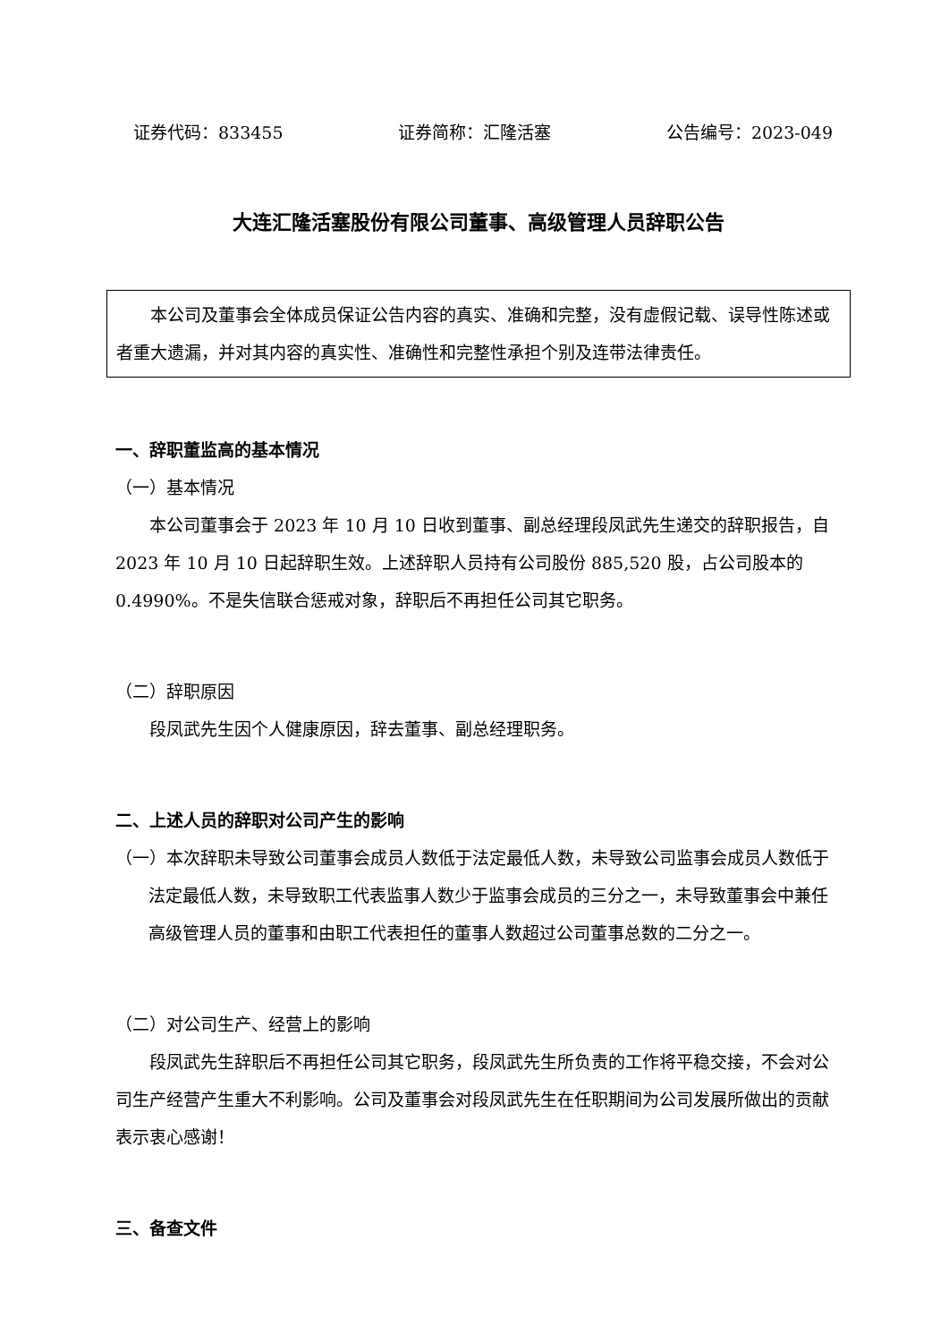证券代码：833455 证券简称：汇隆活塞 公告编号：2023-049
大连汇隆活塞股份有限公司董事、高级管理人员辞职公告
本公司及董事会全体成员保证公告内容的真实、准确和完整，没有虚假记载、误导性陈述或者重大遗漏，并对其内容的真实性、准确性和完整性承担个别及连带法律责任。
一、辞职董监高的基本情况
（一）基本情况
本公司董事会于 2023 年 10 月 10 日收到董事、副总经理段凤武先生递交的辞职报告，自 2023 年 10 月 10 日起辞职生效。上述辞职人员持有公司股份 885,520 股，占公司股本的 0.4990%。不是失信联合惩戒对象，辞职后不再担任公司其它职务。
（二）辞职原因
段凤武先生因个人健康原因，辞去董事、副总经理职务。
二、上述人员的辞职对公司产生的影响
（一）本次辞职未导致公司董事会成员人数低于法定最低人数，未导致公司监事会成员人数低于法定最低人数，未导致职工代表监事人数少于监事会成员的三分之一，未导致董事会中兼任高级管理人员的董事和由职工代表担任的董事人数超过公司董事总数的二分之一。
（二）对公司生产、经营上的影响
段凤武先生辞职后不再担任公司其它职务，段凤武先生所负责的工作将平稳交接，不会对公司生产经营产生重大不利影响。公司及董事会对段凤武先生在任职期间为公司发展所做出的贡献表示衷心感谢！
三、备查文件